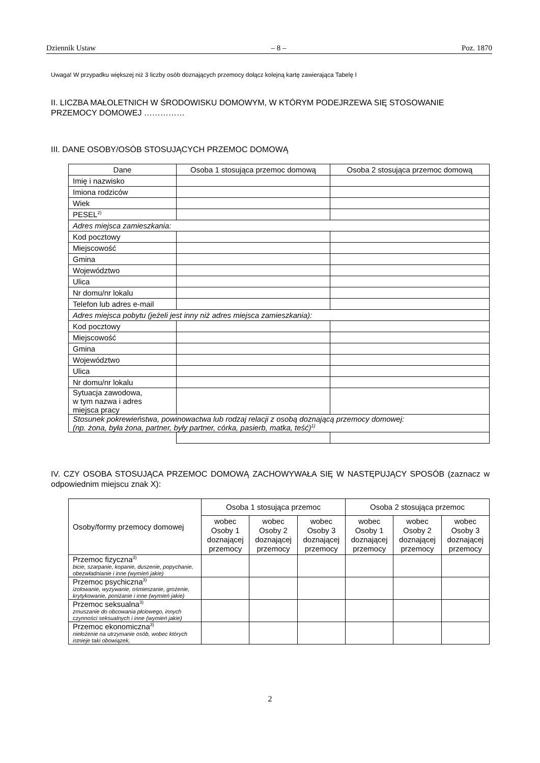Dziennik Ustaw – 8 – Poz. 1870
Uwaga! W przypadku większej niż 3 liczby osób doznających przemocy dołącz kolejną kartę zawierająca Tabelę I
II. LICZBA MAŁOLETNICH W ŚRODOWISKU DOMOWYM, W KTÓRYM PODEJRZEWA SIĘ STOSOWANIE PRZEMOCY DOMOWEJ ……………
III. DANE OSOBY/OSÓB STOSUJĄCYCH PRZEMOC DOMOWĄ
| Dane | Osoba 1 stosująca przemoc domową | Osoba 2 stosująca przemoc domową |
| --- | --- | --- |
| Imię i nazwisko | | |
| Imiona rodziców | | |
| Wiek | | |
| PESEL<sup>2)</sup> | | |
| Adres miejsca zamieszkania: | | |
| Kod pocztowy | | |
| Miejscowość | | |
| Gmina | | |
| Województwo | | |
| Ulica | | |
| Nr domu/nr lokalu | | |
| Telefon lub adres e-mail | | |
| Adres miejsca pobytu (jeżeli jest inny niż adres miejsca zamieszkania): | | |
| Kod pocztowy | | |
| Miejscowość | | |
| Gmina | | |
| Województwo | | |
| Ulica | | |
| Nr domu/nr lokalu | | |
| Sytuacja zawodowa, w tym nazwa i adres miejsca pracy | | |
| Stosunek pokrewieństwa, powinowactwa lub rodzaj relacji z osobą doznającą przemocy domowej: (np. żona, była żona, partner, były partner, córka, pasierb, matka, teść)<sup>1)</sup> | | |
IV. CZY OSOBA STOSUJĄCA PRZEMOC DOMOWĄ ZACHOWYWAŁA SIĘ W NASTĘPUJĄCY SPOSÓB (zaznacz w odpowiednim miejscu znak X):
| Osoby/formy przemocy domowej | Osoba 1 stosująca przemoc | | | Osoba 2 stosująca przemoc | | |
| --- | --- | --- | --- | --- | --- | --- |
| | wobec Osoby 1 doznającej przemocy | wobec Osoby 2 doznającej przemocy | wobec Osoby 3 doznającej przemocy | wobec Osoby 1 doznającej przemocy | wobec Osoby 2 doznającej przemocy | wobec Osoby 3 doznającej przemocy |
| Przemoc fizyczna<sup>3)</sup> bicie, szarpanie, kopanie, duszenie, popychanie, obezwładnianie i inne (wymień jakie) | | | | | | |
| Przemoc psychiczna<sup>3)</sup> izolowanie, wyzywanie, ośmieszanie, grożenie, krytykowanie, poniżanie i inne (wymień jakie) | | | | | | |
| Przemoc seksualna<sup>3)</sup> zmuszanie do obcowania płciowego, innych czynności seksualnych i inne (wymień jakie) | | | | | | |
| Przemoc ekonomiczna<sup>3)</sup> niełożenie na utrzymanie osób, wobec których istnieje taki obowiązek, | | | | | | |
2